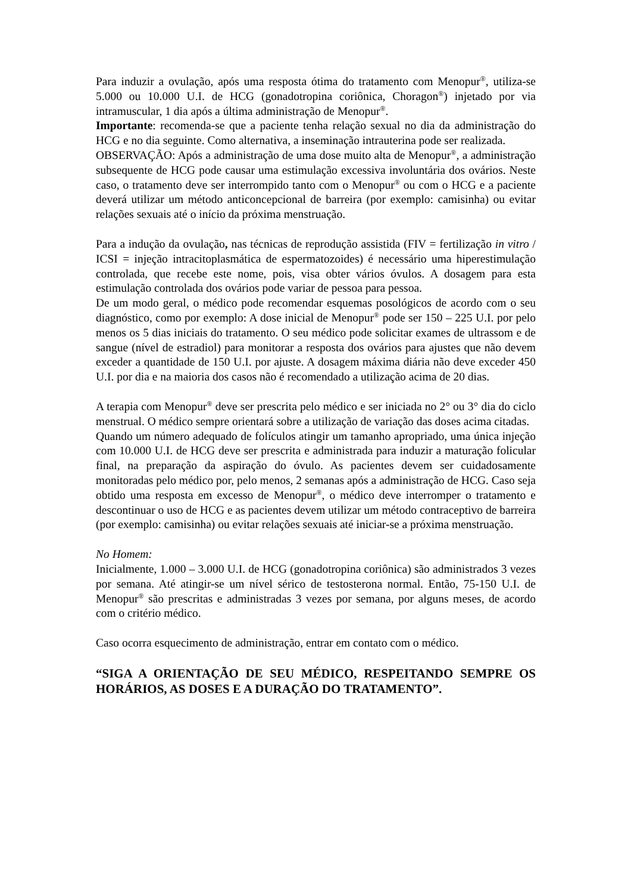Para induzir a ovulação, após uma resposta ótima do tratamento com Menopur<sup>®</sup>, utiliza-se 5.000 ou 10.000 U.I. de HCG (gonadotropina coriônica, Choragon<sup>®</sup>) injetado por via intramuscular, 1 dia após a última administração de Menopur<sup>®</sup>.
Importante: recomenda-se que a paciente tenha relação sexual no dia da administração do HCG e no dia seguinte. Como alternativa, a inseminação intrauterina pode ser realizada.
OBSERVAÇÃO: Após a administração de uma dose muito alta de Menopur<sup>®</sup>, a administração subsequente de HCG pode causar uma estimulação excessiva involuntária dos ovários. Neste caso, o tratamento deve ser interrompido tanto com o Menopur<sup>®</sup> ou com o HCG e a paciente deverá utilizar um método anticoncepcional de barreira (por exemplo: camisinha) ou evitar relações sexuais até o início da próxima menstruação.
Para a indução da ovulação, nas técnicas de reprodução assistida (FIV = fertilização in vitro / ICSI = injeção intracitoplasmática de espermatozoides) é necessário uma hiperestimulação controlada, que recebe este nome, pois, visa obter vários óvulos. A dosagem para esta estimulação controlada dos ovários pode variar de pessoa para pessoa.
De um modo geral, o médico pode recomendar esquemas posológicos de acordo com o seu diagnóstico, como por exemplo: A dose inicial de Menopur<sup>®</sup> pode ser 150 – 225 U.I. por pelo menos os 5 dias iniciais do tratamento. O seu médico pode solicitar exames de ultrassom e de sangue (nível de estradiol) para monitorar a resposta dos ovários para ajustes que não devem exceder a quantidade de 150 U.I. por ajuste. A dosagem máxima diária não deve exceder 450 U.I. por dia e na maioria dos casos não é recomendado a utilização acima de 20 dias.
A terapia com Menopur<sup>®</sup> deve ser prescrita pelo médico e ser iniciada no 2° ou 3° dia do ciclo menstrual. O médico sempre orientará sobre a utilização de variação das doses acima citadas.
Quando um número adequado de folículos atingir um tamanho apropriado, uma única injeção com 10.000 U.I. de HCG deve ser prescrita e administrada para induzir a maturação folicular final, na preparação da aspiração do óvulo. As pacientes devem ser cuidadosamente monitoradas pelo médico por, pelo menos, 2 semanas após a administração de HCG. Caso seja obtido uma resposta em excesso de Menopur<sup>®</sup>, o médico deve interromper o tratamento e descontinuar o uso de HCG e as pacientes devem utilizar um método contraceptivo de barreira (por exemplo: camisinha) ou evitar relações sexuais até iniciar-se a próxima menstruação.
No Homem:
Inicialmente, 1.000 – 3.000 U.I. de HCG (gonadotropina coriônica) são administrados 3 vezes por semana. Até atingir-se um nível sérico de testosterona normal. Então, 75-150 U.I. de Menopur<sup>®</sup> são prescritas e administradas 3 vezes por semana, por alguns meses, de acordo com o critério médico.
Caso ocorra esquecimento de administração, entrar em contato com o médico.
“SIGA A ORIENTAÇÃO DE SEU MÉDICO, RESPEITANDO SEMPRE OS HORÁRIOS, AS DOSES E A DURAÇÃO DO TRATAMENTO”.